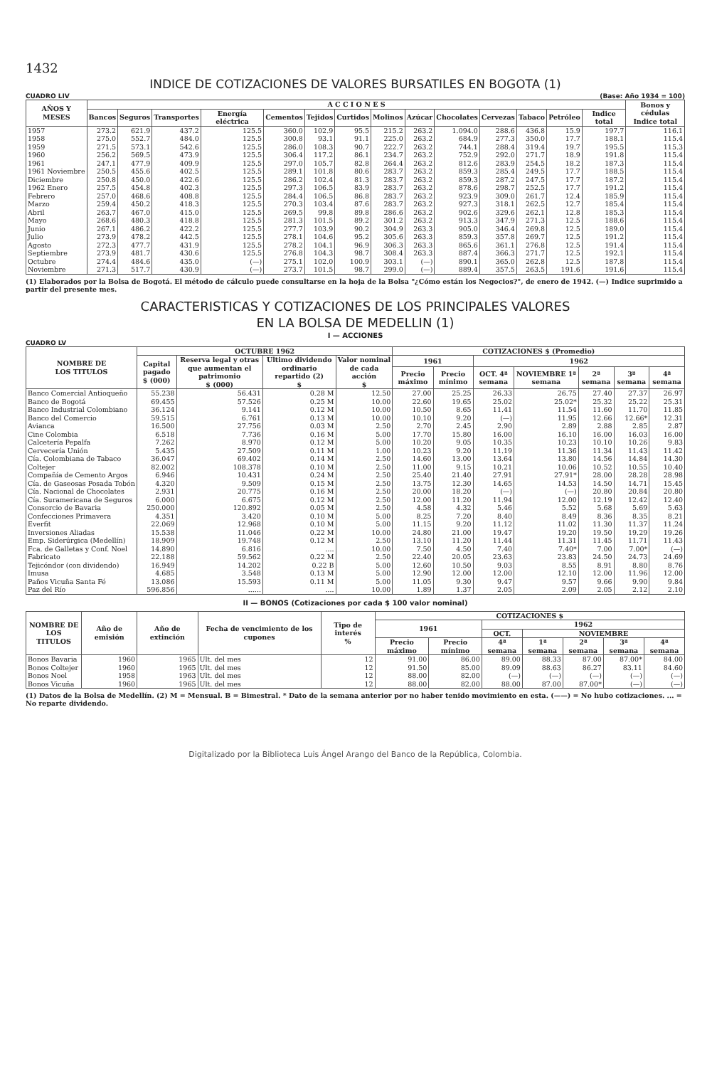1432
INDICE DE COTIZACIONES DE VALORES BURSATILES EN BOGOTA (1)
CUADRO LIV (Base: Año 1934 = 100)
| AÑOS Y MESES | A C C I O N E S | | | | | | | | | | | | | | Bonos y cédulas Indice total |
| --- | --- | --- | --- | --- | --- | --- | --- | --- | --- | --- | --- | --- | --- | --- | --- |
| | Bancos | Seguros | Transportes | Energía eléctrica | Cementos | Tejidos | Curtidos | Molinos | Azúcar | Chocolates | Cervezas | Tabaco | Petróleo | Indice total | |
| 1957 | 273.2 | 621.9 | 437.2 | 125.5 | 360.0 | 102.9 | 95.5 | 215.2 | 263.2 | 1.094.0 | 288.6 | 436.8 | 15.9 | 197.7 | 116.1 |
| 1958 | 275.0 | 552.7 | 484.0 | 125.5 | 300.8 | 93.1 | 91.1 | 225.0 | 263.2 | 684.9 | 277.3 | 350.0 | 17.7 | 188.1 | 115.4 |
| 1959 | 271.5 | 573.1 | 542.6 | 125.5 | 286.0 | 108.3 | 90.7 | 222.7 | 263.2 | 744.1 | 288.4 | 319.4 | 19.7 | 195.5 | 115.3 |
| 1960 | 256.2 | 569.5 | 473.9 | 125.5 | 306.4 | 117.2 | 86.1 | 234.7 | 263.2 | 752.9 | 292.0 | 271.7 | 18.9 | 191.8 | 115.4 |
| 1961 | 247.1 | 477.9 | 409.9 | 125.5 | 297.0 | 105.7 | 82.8 | 264.4 | 263.2 | 812.6 | 283.9 | 254.5 | 18.2 | 187.3 | 115.4 |
| 1961 Noviembre | 250.5 | 455.6 | 402.5 | 125.5 | 289.1 | 101.8 | 80.6 | 283.7 | 263.2 | 859.3 | 285.4 | 249.5 | 17.7 | 188.5 | 115.4 |
| Diciembre | 250.8 | 450.0 | 422.6 | 125.5 | 286.2 | 102.4 | 81.3 | 283.7 | 263.2 | 859.3 | 287.2 | 247.5 | 17.7 | 187.2 | 115.4 |
| 1962 Enero | 257.5 | 454.8 | 402.3 | 125.5 | 297.3 | 106.5 | 83.9 | 283.7 | 263.2 | 878.6 | 298.7 | 252.5 | 17.7 | 191.2 | 115.4 |
| Febrero | 257.0 | 468.6 | 408.8 | 125.5 | 284.4 | 106.5 | 86.8 | 283.7 | 263.2 | 923.9 | 309.0 | 261.7 | 12.4 | 185.9 | 115.4 |
| Marzo | 259.4 | 450.2 | 418.3 | 125.5 | 270.3 | 103.4 | 87.6 | 283.7 | 263.2 | 927.3 | 318.1 | 262.5 | 12.7 | 185.4 | 115.4 |
| Abril | 263.7 | 467.0 | 415.0 | 125.5 | 269.5 | 99.8 | 89.8 | 286.6 | 263.2 | 902.6 | 329.6 | 262.1 | 12.8 | 185.3 | 115.4 |
| Mayo | 268.6 | 480.3 | 418.8 | 125.5 | 281.3 | 101.5 | 89.2 | 301.2 | 263.2 | 913.3 | 347.9 | 271.3 | 12.5 | 188.6 | 115.4 |
| Junio | 267.1 | 486.2 | 422.2 | 125.5 | 277.7 | 103.9 | 90.2 | 304.9 | 263.3 | 905.0 | 346.4 | 269.8 | 12.5 | 189.0 | 115.4 |
| Julio | 273.9 | 478.2 | 442.5 | 125.5 | 278.1 | 104.6 | 95.2 | 305.6 | 263.3 | 859.3 | 357.8 | 269.7 | 12.5 | 191.2 | 115.4 |
| Agosto | 272.3 | 477.7 | 431.9 | 125.5 | 278.2 | 104.1 | 96.9 | 306.3 | 263.3 | 865.6 | 361.1 | 276.8 | 12.5 | 191.4 | 115.4 |
| Septiembre | 273.9 | 481.7 | 430.6 | 125.5 | 276.8 | 104.3 | 98.7 | 308.4 | 263.3 | 887.4 | 366.3 | 271.7 | 12.5 | 192.1 | 115.4 |
| Octubre | 274.4 | 484.6 | 435.0 | (—) | 275.1 | 102.0 | 100.9 | 303.1 | (—) | 890.1 | 365.0 | 262.8 | 12.5 | 187.8 | 115.4 |
| Noviembre | 271.3 | 517.7 | 430.9 | (—) | 273.7 | 101.5 | 98.7 | 299.0 | (—) | 889.4 | 357.5 | 263.5 | 191.6 | 191.6 | 115.4 |
(1) Elaborados por la Bolsa de Bogotá. El método de cálculo puede consultarse en la hoja de la Bolsa "¿Cómo están los Negocios?", de enero de 1942. (—) Indice suprimido a partir del presente mes.
CARACTERISTICAS Y COTIZACIONES DE LOS PRINCIPALES VALORES
EN LA BOLSA DE MEDELLIN (1)
I — ACCIONES
CUADRO LV
| NOMBRE DE LOS TITULOS | OCTUBRE 1962 | | | | COTIZACIONES $ (Promedio) | | | | | | |
| --- | --- | --- | --- | --- | --- | --- | --- | --- | --- | --- | --- |
| | Capital pagado $ (000) | Reserva legal y otras que aumentan el patrimonio $ (000) | Ultimo dividendo ordinario repartido (2) $ | Valor nominal de cada acción $ | 1961 | | 1962 | | | | |
| | | | | | Precio máximo | Precio mínimo | OCT. 4ª semana | NOVIEMBRE 1ª semana | 2ª semana | 3ª semana | 4ª semana |
| Banco Comercial Antioqueño | 55.238 | 56.431 | 0.28 M | 12.50 | 27.00 | 25.25 | 26.33 | 26.75 | 27.40 | 27.37 | 26.97 |
| Banco de Bogotá | 69.455 | 57.526 | 0.25 M | 10.00 | 22.60 | 19.65 | 25.02 | 25.02* | 25.32 | 25.22 | 25.31 |
| Banco Industrial Colombiano | 36.124 | 9.141 | 0.12 M | 10.00 | 10.50 | 8.65 | 11.41 | 11.54 | 11.60 | 11.70 | 11.85 |
| Banco del Comercio | 59.515 | 6.761 | 0.13 M | 10.00 | 10.10 | 9.20 | (—) | 11.95 | 12.66 | 12.66* | 12.31 |
| Avianca | 16.500 | 27.756 | 0.03 M | 2.50 | 2.70 | 2.45 | 2.90 | 2.89 | 2.88 | 2.85 | 2.87 |
| Cine Colombia | 6.518 | 7.736 | 0.16 M | 5.00 | 17.70 | 15.80 | 16.00 | 16.10 | 16.00 | 16.03 | 16.00 |
| Calcetería Pepalfa | 7.262 | 8.970 | 0.12 M | 5.00 | 10.20 | 9.05 | 10.35 | 10.23 | 10.10 | 10.26 | 9.83 |
| Cervecería Unión | 5.435 | 27.509 | 0.11 M | 1.00 | 10.23 | 9.20 | 11.19 | 11.36 | 11.34 | 11.43 | 11.42 |
| Cía. Colombiana de Tabaco | 36.047 | 69.402 | 0.14 M | 2.50 | 14.60 | 13.00 | 13.64 | 13.80 | 14.56 | 14.84 | 14.30 |
| Coltejer | 82.002 | 108.378 | 0.10 M | 2.50 | 11.00 | 9.15 | 10.21 | 10.06 | 10.52 | 10.55 | 10.40 |
| Compañía de Cemento Argos | 6.946 | 10.431 | 0.24 M | 2.50 | 25.40 | 21.40 | 27.91 | 27.91* | 28.00 | 28.28 | 28.98 |
| Cía. de Gaseosas Posada Tobón | 4.320 | 9.509 | 0.15 M | 2.50 | 13.75 | 12.30 | 14.65 | 14.53 | 14.50 | 14.71 | 15.45 |
| Cía. Nacional de Chocolates | 2.931 | 20.775 | 0.16 M | 2.50 | 20.00 | 18.20 | (—) | (—) | 20.80 | 20.84 | 20.80 |
| Cía. Suramericana de Seguros | 6.000 | 6.675 | 0.12 M | 2.50 | 12.00 | 11.20 | 11.94 | 12.00 | 12.19 | 12.42 | 12.40 |
| Consorcio de Bavaria | 250.000 | 120.892 | 0.05 M | 2.50 | 4.58 | 4.32 | 5.46 | 5.52 | 5.68 | 5.69 | 5.63 |
| Confecciones Primavera | 4.351 | 3.420 | 0.10 M | 5.00 | 8.25 | 7.20 | 8.40 | 8.49 | 8.36 | 8.35 | 8.21 |
| Everfit | 22.069 | 12.968 | 0.10 M | 5.00 | 11.15 | 9.20 | 11.12 | 11.02 | 11.30 | 11.37 | 11.24 |
| Inversiones Aliadas | 15.538 | 11.046 | 0.22 M | 10.00 | 24.80 | 21.00 | 19.47 | 19.20 | 19.50 | 19.29 | 19.26 |
| Emp. Siderúrgica (Medellín) | 18.909 | 19.748 | 0.12 M | 2.50 | 13.10 | 11.20 | 11.44 | 11.31 | 11.45 | 11.71 | 11.43 |
| Fca. de Galletas y Conf. Noel | 14.890 | 6.816 | .... | 10.00 | 7.50 | 4.50 | 7.40 | 7.40* | 7.00 | 7.00* | (—) |
| Fabricato | 22.188 | 59.562 | 0.22 M | 2.50 | 22.40 | 20.05 | 23.63 | 23.83 | 24.50 | 24.73 | 24.69 |
| Tejicóndor (con dividendo) | 16.949 | 14.202 | 0.22 B | 5.00 | 12.60 | 10.50 | 9.03 | 8.55 | 8.91 | 8.80 | 8.76 |
| Imusa | 4.685 | 3.548 | 0.13 M | 5.00 | 12.90 | 12.00 | 12.00 | 12.10 | 12.00 | 11.96 | 12.00 |
| Paños Vicuña Santa Fé | 13.086 | 15.593 | 0.11 M | 5.00 | 11.05 | 9.30 | 9.47 | 9.57 | 9.66 | 9.90 | 9.84 |
| Paz del Río | 596.856 | ...... | .... | 10.00 | 1.89 | 1.37 | 2.05 | 2.09 | 2.05 | 2.12 | 2.10 |
II — BONOS (Cotizaciones por cada $ 100 valor nominal)
| NOMBRE DE LOS TITULOS | Año de emisión | Año de extinción | Fecha de vencimiento de los cupones | Tipo de interés % | COTIZACIONES $ | | | | | | |
| --- | --- | --- | --- | --- | --- | --- | --- | --- | --- | --- | --- |
| | | | | | 1961 | | 1962 | | | | |
| | | | | | | | OCT. | NOVIEMBRE | | | |
| | | | | | Precio máximo | Precio mínimo | 4ª semana | 1ª semana | 2ª semana | 3ª semana | 4ª semana |
| Bonos Bavaria | 1960 | 1965 | Ult. del mes | 12 | 91.00 | 86.00 | 89.00 | 88.33 | 87.00 | 87.00* | 84.00 |
| Bonos Coltejer | 1960 | 1965 | Ult. del mes | 12 | 91.50 | 85.00 | 89.09 | 88.63 | 86.27 | 83.11 | 84.60 |
| Bonos Noel | 1958 | 1963 | Ult. del mes | 12 | 88.00 | 82.00 | (—) | (—) | (—) | (—) | (—) |
| Bonos Vicuña | 1960 | 1965 | Ult. del mes | 12 | 88.00 | 82.00 | 88.00 | 87.00 | 87.00* | (—) | (—) |
(1) Datos de la Bolsa de Medellín. (2) M = Mensual. B = Bimestral. * Dato de la semana anterior por no haber tenido movimiento en esta. (——) = No hubo cotizaciones. ... = No reparte dividendo.
Digitalizado por la Biblioteca Luis Ángel Arango del Banco de la República, Colombia.